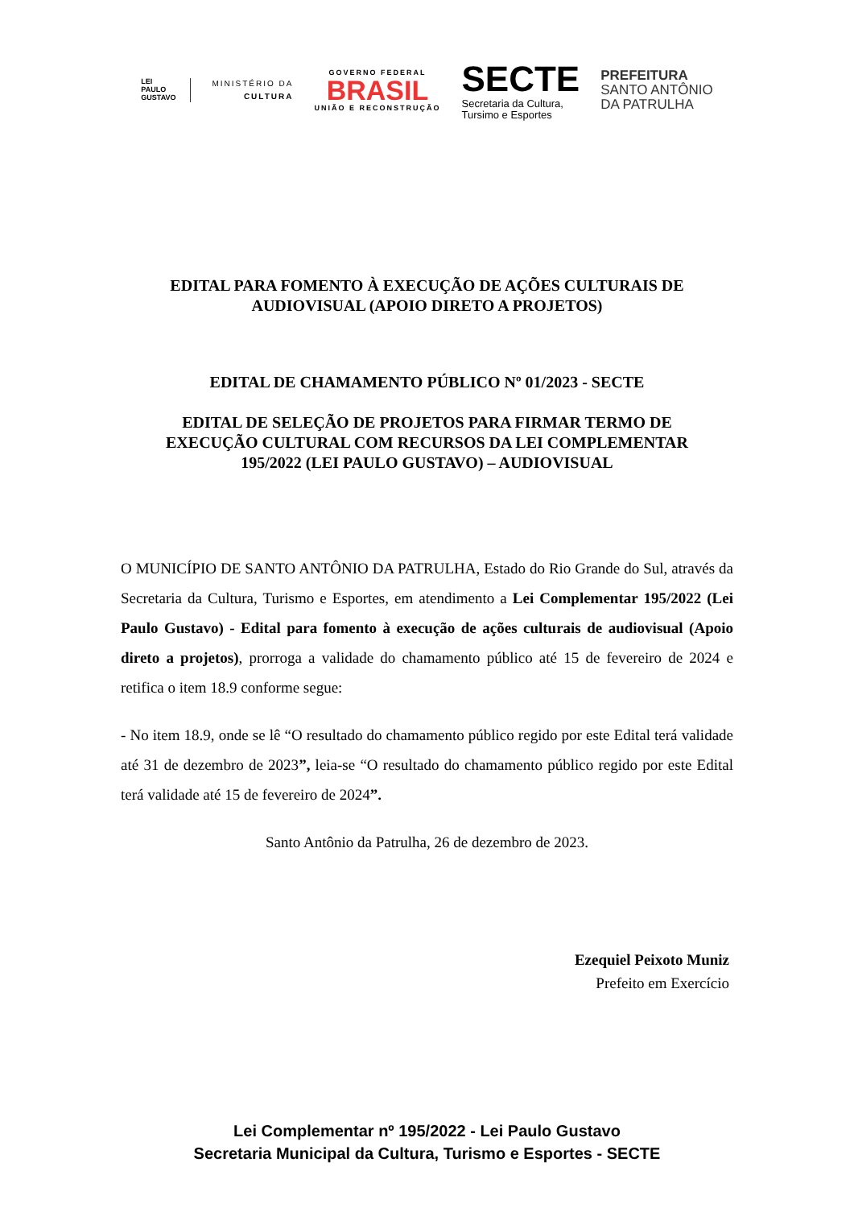LEI
PAULO
GUSTAVO
MINISTÉRIO DA
CULTURA
GOVERNO FEDERAL
BRASIL
UNIÃO E RECONSTRUÇÃO
SECTE
Secretaria da Cultura,
Tursimo e Esportes
PREFEITURA
SANTO ANTÔNIO
DA PATRULHA
EDITAL PARA FOMENTO À EXECUÇÃO DE AÇÕES CULTURAIS DE AUDIOVISUAL (APOIO DIRETO A PROJETOS)
EDITAL DE CHAMAMENTO PÚBLICO Nº 01/2023 - SECTE
EDITAL DE SELEÇÃO DE PROJETOS PARA FIRMAR TERMO DE EXECUÇÃO CULTURAL COM RECURSOS DA LEI COMPLEMENTAR 195/2022 (LEI PAULO GUSTAVO) – AUDIOVISUAL
O MUNICÍPIO DE SANTO ANTÔNIO DA PATRULHA, Estado do Rio Grande do Sul, através da Secretaria da Cultura, Turismo e Esportes, em atendimento a Lei Complementar 195/2022 (Lei Paulo Gustavo) - Edital para fomento à execução de ações culturais de audiovisual (Apoio direto a projetos), prorroga a validade do chamamento público até 15 de fevereiro de 2024 e retifica o item 18.9 conforme segue:
- No item 18.9, onde se lê “O resultado do chamamento público regido por este Edital terá validade até 31 de dezembro de 2023”, leia-se “O resultado do chamamento público regido por este Edital terá validade até 15 de fevereiro de 2024”.
Santo Antônio da Patrulha, 26 de dezembro de 2023.
Ezequiel Peixoto Muniz
Prefeito em Exercício
Lei Complementar nº 195/2022 - Lei Paulo Gustavo
Secretaria Municipal da Cultura, Turismo e Esportes - SECTE